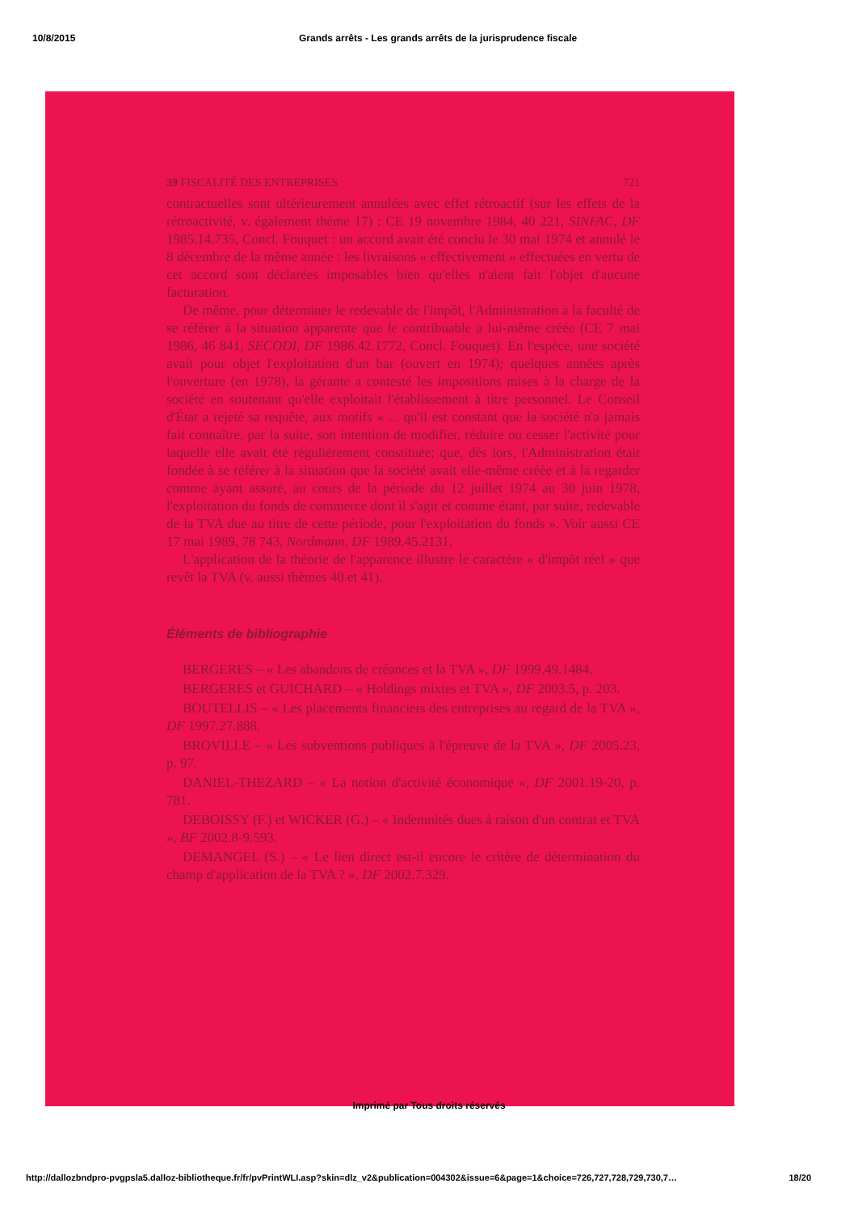10/8/2015 Grands arrêts - Les grands arrêts de la jurisprudence fiscale
39 FISCALITÉ DES ENTREPRISES 721
contractuelles sont ultérieurement annulées avec effet rétroactif (sur les effets de la rétroactivité, v. également thème 17) : CE 19 novembre 1984, 40 221, SINFAC, DF 1985.14.735, Concl. Fouquet : un accord avait été conclu le 30 mai 1974 et annulé le 8 décembre de la même année : les livraisons « effectivement » effectuées en vertu de cet accord sont déclarées imposables bien qu'elles n'aient fait l'objet d'aucune facturation.
De même, pour déterminer le redevable de l'impôt, l'Administration a la faculté de se référer à la situation apparente que le contribuable a lui-même créée (CE 7 mai 1986, 46 841, SECODI, DF 1986.42.1772, Concl. Fouquet). En l'espèce, une société avait pour objet l'exploitation d'un bar (ouvert en 1974); quelques années après l'ouverture (en 1978), la gérante a contesté les impositions mises à la charge de la société en soutenant qu'elle exploitait l'établissement à titre personnel. Le Conseil d'État a rejeté sa requête, aux motifs « ... qu'il est constant que la société n'a jamais fait connaître, par la suite, son intention de modifier, réduire ou cesser l'activité pour laquelle elle avait été régulièrement constituée; que, dès lors, l'Administration était fondée à se référer à la situation que la société avait elle-même créée et à la regarder comme ayant assuré, au cours de la période du 12 juillet 1974 au 30 juin 1978, l'exploitation du fonds de commerce dont il s'agit et comme étant, par suite, redevable de la TVA due au titre de cette période, pour l'exploitation du fonds ». Voir aussi CE 17 mai 1989, 78 743, Nordmann, DF 1989.45.2131.
L'application de la théorie de l'apparence illustre le caractère « d'impôt réel » que revêt la TVA (v. aussi thèmes 40 et 41).
Éléments de bibliographie
BERGERES – « Les abandons de créances et la TVA », DF 1999.49.1484.
BERGERES et GUICHARD – « Holdings mixtes et TVA », DF 2003.5, p. 203.
BOUTELLIS – « Les placements financiers des entreprises au regard de la TVA », DF 1997.27.888.
BROVILLE – « Les subventions publiques à l'épreuve de la TVA », DF 2005.23, p. 97.
DANIEL-THEZARD – « La notion d'activité économique », DF 2001.19-20, p. 781.
DEBOISSY (F.) et WICKER (G.) – « Indemnités dues à raison d'un contrat et TVA », BF 2002.8-9.593.
DEMANGEL (S.) – « Le lien direct est-il encore le critère de détermination du champ d'application de la TVA ? », DF 2002.7.329.
Imprimé par Tous droits réservés
http://dallozbndpro-pvgpsla5.dalloz-bibliotheque.fr/fr/pvPrintWLI.asp?skin=dlz_v2&publication=004302&issue=6&page=1&choice=726,727,728,729,730,7… 18/20